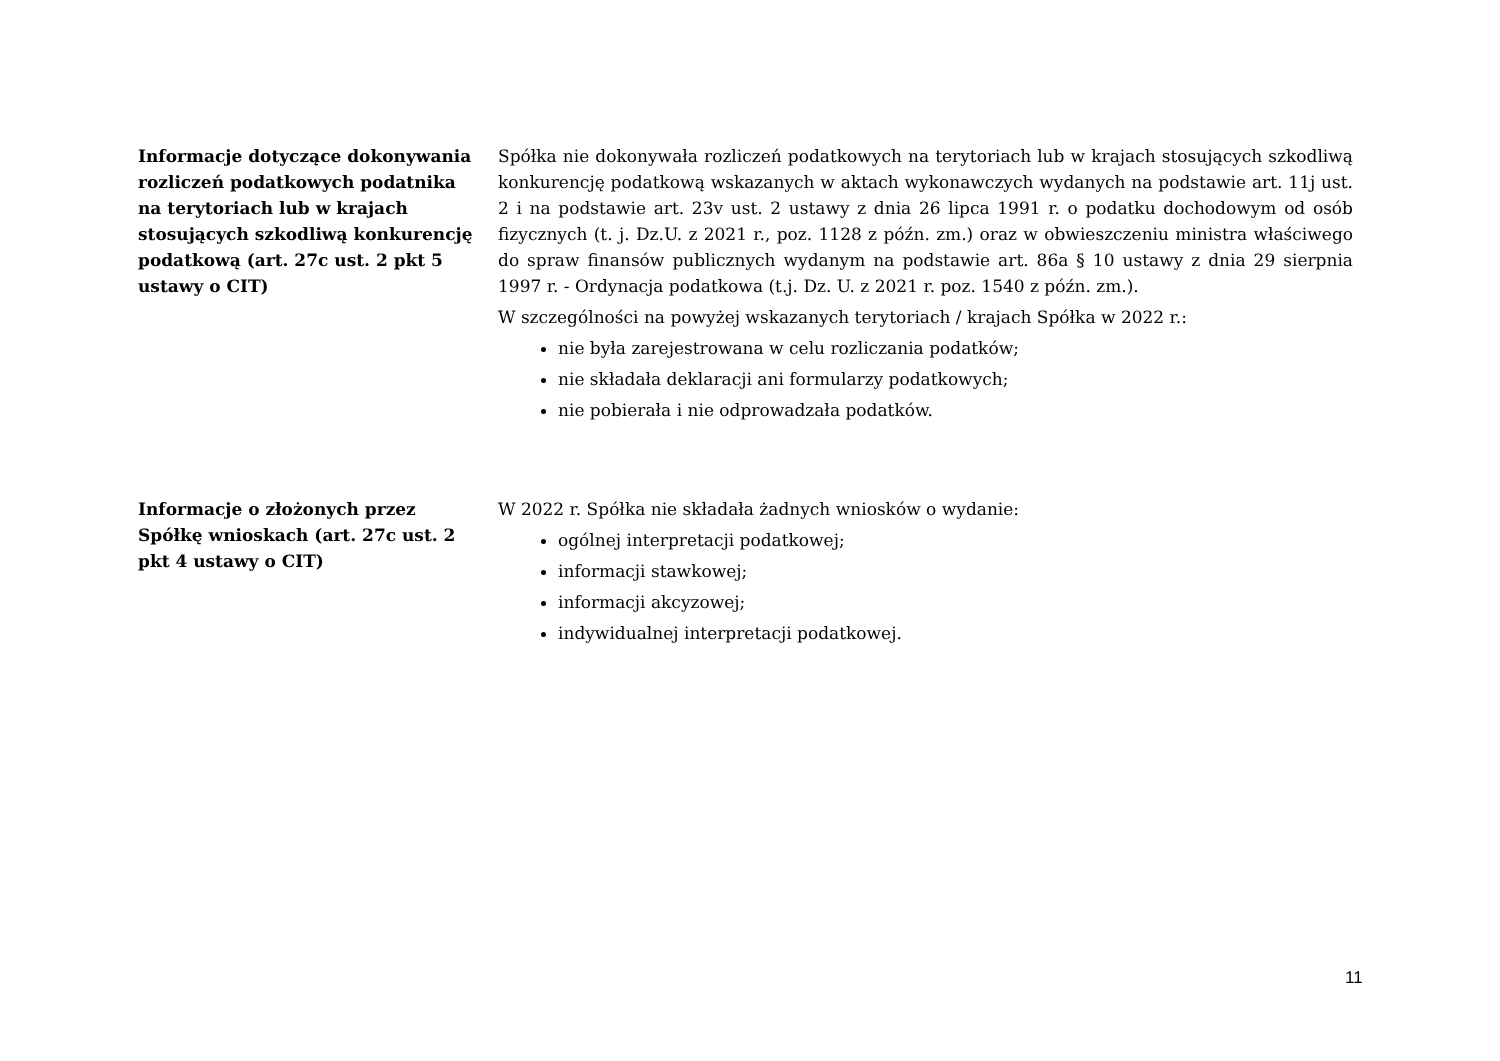Informacje dotyczące dokonywania rozliczeń podatkowych podatnika na terytoriach lub w krajach stosujących szkodliwą konkurencję podatkową (art. 27c ust. 2 pkt 5 ustawy o CIT)
Spółka nie dokonywała rozliczeń podatkowych na terytoriach lub w krajach stosujących szkodliwą konkurencję podatkową wskazanych w aktach wykonawczych wydanych na podstawie art. 11j ust. 2 i na podstawie art. 23v ust. 2 ustawy z dnia 26 lipca 1991 r. o podatku dochodowym od osób fizycznych (t. j. Dz.U. z 2021 r., poz. 1128 z późn. zm.) oraz w obwieszczeniu ministra właściwego do spraw finansów publicznych wydanym na podstawie art. 86a § 10 ustawy z dnia 29 sierpnia 1997 r. - Ordynacja podatkowa (t.j. Dz. U. z 2021 r. poz. 1540 z późn. zm.).
W szczególności na powyżej wskazanych terytoriach / krajach Spółka w 2022 r.:
nie była zarejestrowana w celu rozliczania podatków;
nie składała deklaracji ani formularzy podatkowych;
nie pobierała i nie odprowadzała podatków.
Informacje o złożonych przez Spółkę wnioskach (art. 27c ust. 2 pkt 4 ustawy o CIT)
W 2022 r. Spółka nie składała żadnych wniosków o wydanie:
ogólnej interpretacji podatkowej;
informacji stawkowej;
informacji akcyzowej;
indywidualnej interpretacji podatkowej.
11